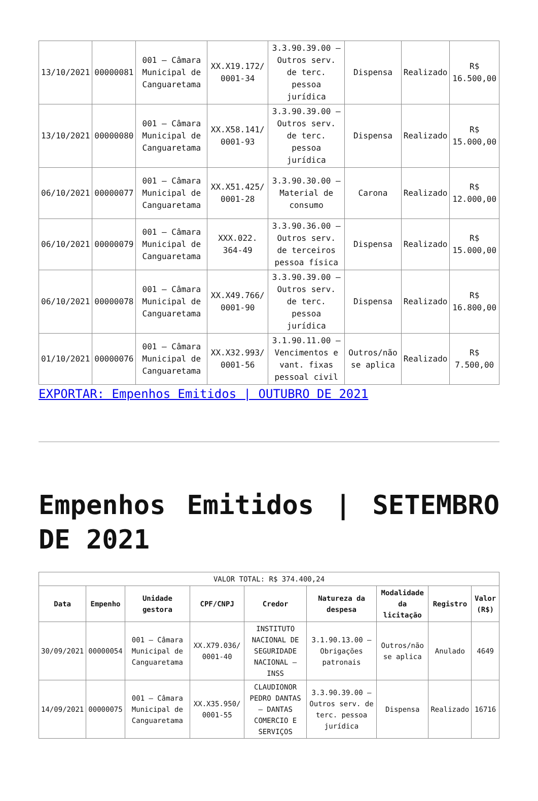| 13/10/2021 | 00000081 | 001 – Câmara Municipal de Canguaretama | XX.X19.172/ 0001-34 | 3.3.90.39.00 – Outros serv. de terc. pessoa jurídica | Dispensa | Realizado | R$ 16.500,00 |
| 13/10/2021 | 00000080 | 001 – Câmara Municipal de Canguaretama | XX.X58.141/ 0001-93 | 3.3.90.39.00 – Outros serv. de terc. pessoa jurídica | Dispensa | Realizado | R$ 15.000,00 |
| 06/10/2021 | 00000077 | 001 – Câmara Municipal de Canguaretama | XX.X51.425/ 0001-28 | 3.3.90.30.00 – Material de consumo | Carona | Realizado | R$ 12.000,00 |
| 06/10/2021 | 00000079 | 001 – Câmara Municipal de Canguaretama | XXX.022. 364-49 | 3.3.90.36.00 – Outros serv. de terceiros pessoa física | Dispensa | Realizado | R$ 15.000,00 |
| 06/10/2021 | 00000078 | 001 – Câmara Municipal de Canguaretama | XX.X49.766/ 0001-90 | 3.3.90.39.00 – Outros serv. de terc. pessoa jurídica | Dispensa | Realizado | R$ 16.800,00 |
| 01/10/2021 | 00000076 | 001 – Câmara Municipal de Canguaretama | XX.X32.993/ 0001-56 | 3.1.90.11.00 – Vencimentos e vant. fixas pessoal civil | Outros/não se aplica | Realizado | R$ 7.500,00 |
EXPORTAR: Empenhos Emitidos | OUTUBRO DE 2021
Empenhos Emitidos | SETEMBRO DE 2021
| VALOR TOTAL: R$ 374.400,24 | | | | | | | | |
| Data | Empenho | Unidade gestora | CPF/CNPJ | Credor | Natureza da despesa | Modalidade da licitação | Registro | Valor (R$) |
| 30/09/2021 | 00000054 | 001 – Câmara Municipal de Canguaretama | XX.X79.036/ 0001-40 | INSTITUTO NACIONAL DE SEGURIDADE NACIONAL – INSS | 3.1.90.13.00 – Obrigações patronais | Outros/não se aplica | Anulado | 4649 |
| 14/09/2021 | 00000075 | 001 – Câmara Municipal de Canguaretama | XX.X35.950/ 0001-55 | CLAUDIONOR PEDRO DANTAS – DANTAS COMERCIO E SERVIÇOS | 3.3.90.39.00 – Outros serv. de terc. pessoa jurídica | Dispensa | Realizado | 16716 |